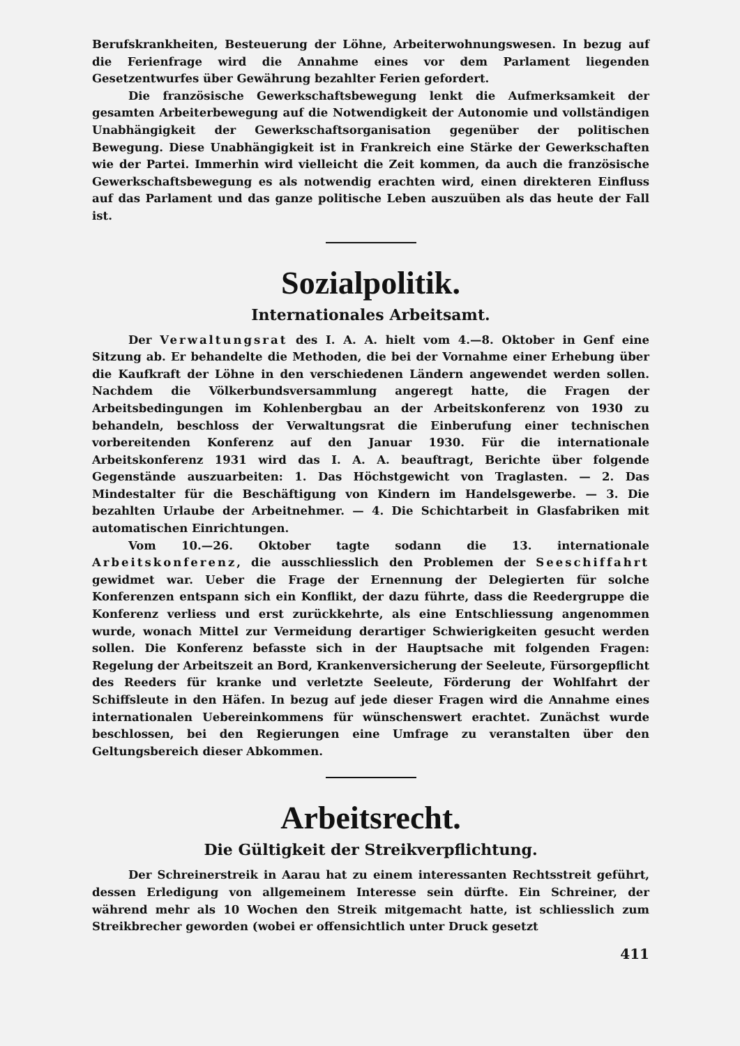Berufskrankheiten, Besteuerung der Löhne, Arbeiterwohnungswesen. In bezug auf die Ferienfrage wird die Annahme eines vor dem Parlament liegenden Gesetzentwurfes über Gewährung bezahlter Ferien gefordert.
Die französische Gewerkschaftsbewegung lenkt die Aufmerksamkeit der gesamten Arbeiterbewegung auf die Notwendigkeit der Autonomie und vollständigen Unabhängigkeit der Gewerkschaftsorganisation gegenüber der politischen Bewegung. Diese Unabhängigkeit ist in Frankreich eine Stärke der Gewerkschaften wie der Partei. Immerhin wird vielleicht die Zeit kommen, da auch die französische Gewerkschaftsbewegung es als notwendig erachten wird, einen direkteren Einfluss auf das Parlament und das ganze politische Leben auszuüben als das heute der Fall ist.
Sozialpolitik.
Internationales Arbeitsamt.
Der Verwaltungsrat des I. A. A. hielt vom 4.—8. Oktober in Genf eine Sitzung ab. Er behandelte die Methoden, die bei der Vornahme einer Erhebung über die Kaufkraft der Löhne in den verschiedenen Ländern angewendet werden sollen. Nachdem die Völkerbundsversammlung angeregt hatte, die Fragen der Arbeitsbedingungen im Kohlenbergbau an der Arbeitskonferenz von 1930 zu behandeln, beschloss der Verwaltungsrat die Einberufung einer technischen vorbereitenden Konferenz auf den Januar 1930. Für die internationale Arbeitskonferenz 1931 wird das I. A. A. beauftragt, Berichte über folgende Gegenstände auszuarbeiten: 1. Das Höchstgewicht von Traglasten. — 2. Das Mindestalter für die Beschäftigung von Kindern im Handelsgewerbe. — 3. Die bezahlten Urlaube der Arbeitnehmer. — 4. Die Schichtarbeit in Glasfabriken mit automatischen Einrichtungen.
Vom 10.—26. Oktober tagte sodann die 13. internationale Arbeitskonferenz, die ausschliesslich den Problemen der Seeschiffahrt gewidmet war. Ueber die Frage der Ernennung der Delegierten für solche Konferenzen entspann sich ein Konflikt, der dazu führte, dass die Reedergruppe die Konferenz verliess und erst zurückkehrte, als eine Entschliessung angenommen wurde, wonach Mittel zur Vermeidung derartiger Schwierigkeiten gesucht werden sollen. Die Konferenz befasste sich in der Hauptsache mit folgenden Fragen: Regelung der Arbeitszeit an Bord, Krankenversicherung der Seeleute, Fürsorgepflicht des Reeders für kranke und verletzte Seeleute, Förderung der Wohlfahrt der Schiffsleute in den Häfen. In bezug auf jede dieser Fragen wird die Annahme eines internationalen Uebereinkommens für wünschenswert erachtet. Zunächst wurde beschlossen, bei den Regierungen eine Umfrage zu veranstalten über den Geltungsbereich dieser Abkommen.
Arbeitsrecht.
Die Gültigkeit der Streikverpflichtung.
Der Schreinerstreik in Aarau hat zu einem interessanten Rechtsstreit geführt, dessen Erledigung von allgemeinem Interesse sein dürfte. Ein Schreiner, der während mehr als 10 Wochen den Streik mitgemacht hatte, ist schliesslich zum Streikbrecher geworden (wobei er offensichtlich unter Druck gesetzt
411